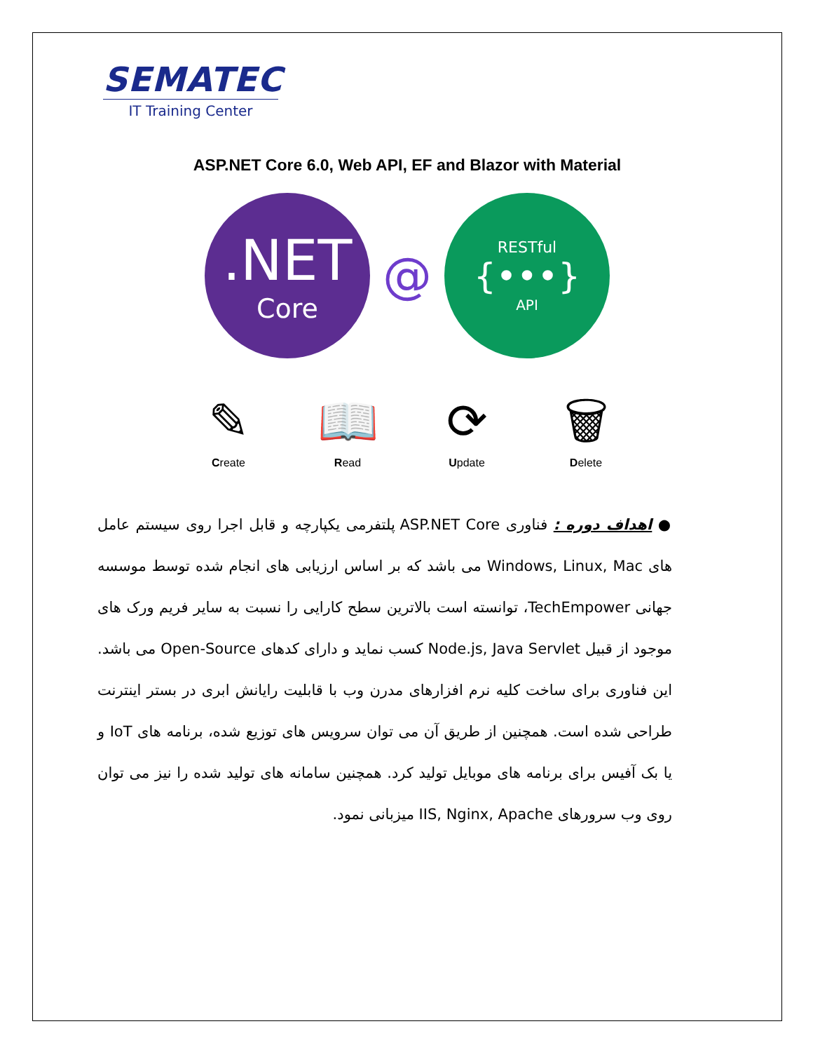SEMATEC
IT Training Center
ASP.NET Core 6.0, Web API, EF and Blazor with Material
.NET
Core
@
RESTful
{•••}
API
✎
Create
📖
Read
⟳
Update
🗑
Delete
● اهداف دوره : فناوری ASP.NET Core پلتفرمی یکپارچه و قابل اجرا روی سیستم عامل های Windows, Linux, Mac می باشد که بر اساس ارزیابی های انجام شده توسط موسسه جهانی TechEmpower، توانسته است بالاترین سطح کارایی را نسبت به سایر فریم ورک های موجود از قبیل Node.js, Java Servlet کسب نماید و دارای کدهای Open-Source می باشد. این فناوری برای ساخت کلیه نرم افزارهای مدرن وب با قابلیت رایانش ابری در بستر اینترنت طراحی شده است. همچنین از طریق آن می توان سرویس های توزیع شده، برنامه های IoT و یا بک آفیس برای برنامه های موبایل تولید کرد. همچنین سامانه های تولید شده را نیز می توان روی وب سرورهای IIS, Nginx, Apache میزبانی نمود.